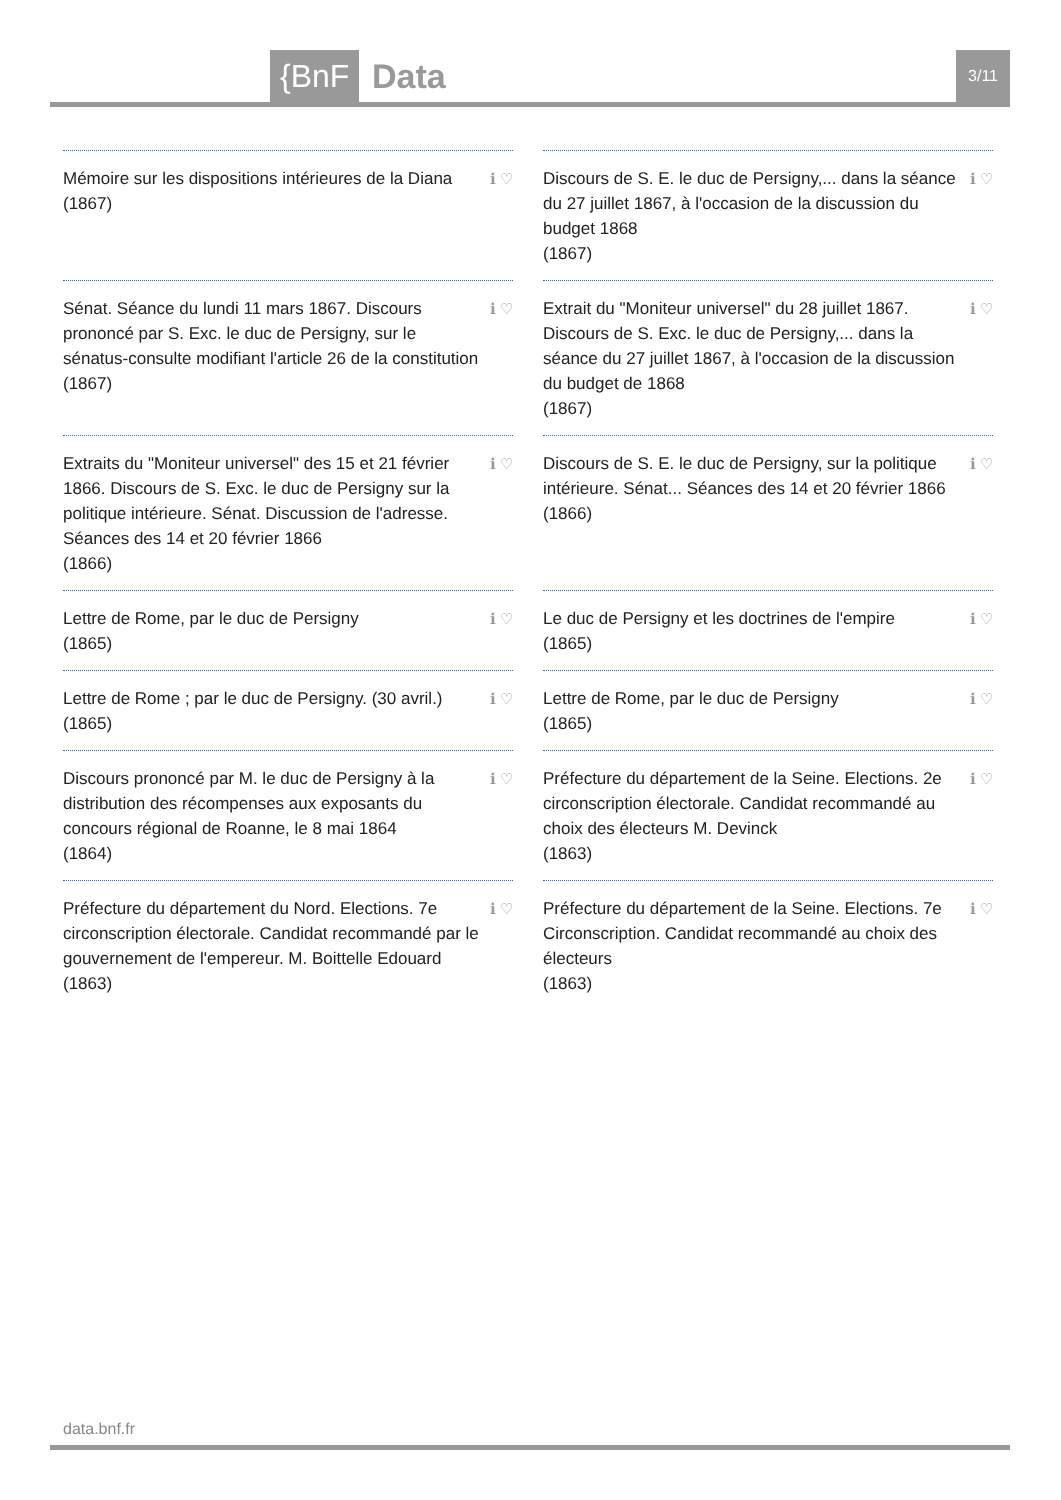{BnF Data 3/11
Mémoire sur les dispositions intérieures de la Diana
(1867)
ℹ ♡
Discours de S. E. le duc de Persigny,... dans la séance du 27 juillet 1867, à l'occasion de la discussion du budget 1868
(1867)
ℹ ♡
Sénat. Séance du lundi 11 mars 1867. Discours prononcé par S. Exc. le duc de Persigny, sur le sénatus-consulte modifiant l'article 26 de la constitution
(1867)
ℹ ♡
Extrait du "Moniteur universel" du 28 juillet 1867. Discours de S. Exc. le duc de Persigny,... dans la séance du 27 juillet 1867, à l'occasion de la discussion du budget de 1868
(1867)
ℹ ♡
Extraits du "Moniteur universel" des 15 et 21 février 1866. Discours de S. Exc. le duc de Persigny sur la politique intérieure. Sénat. Discussion de l'adresse. Séances des 14 et 20 février 1866
(1866)
ℹ ♡
Discours de S. E. le duc de Persigny, sur la politique intérieure. Sénat... Séances des 14 et 20 février 1866
(1866)
ℹ ♡
Lettre de Rome, par le duc de Persigny
(1865)
ℹ ♡
Le duc de Persigny et les doctrines de l'empire
(1865)
ℹ ♡
Lettre de Rome ; par le duc de Persigny. (30 avril.)
(1865)
ℹ ♡
Lettre de Rome, par le duc de Persigny
(1865)
ℹ ♡
Discours prononcé par M. le duc de Persigny à la distribution des récompenses aux exposants du concours régional de Roanne, le 8 mai 1864
(1864)
ℹ ♡
Préfecture du département de la Seine. Elections. 2e circonscription électorale. Candidat recommandé au choix des électeurs M. Devinck
(1863)
ℹ ♡
Préfecture du département du Nord. Elections. 7e circonscription électorale. Candidat recommandé par le gouvernement de l'empereur. M. Boittelle Edouard
(1863)
ℹ ♡
Préfecture du département de la Seine. Elections. 7e Circonscription. Candidat recommandé au choix des électeurs
(1863)
ℹ ♡
data.bnf.fr